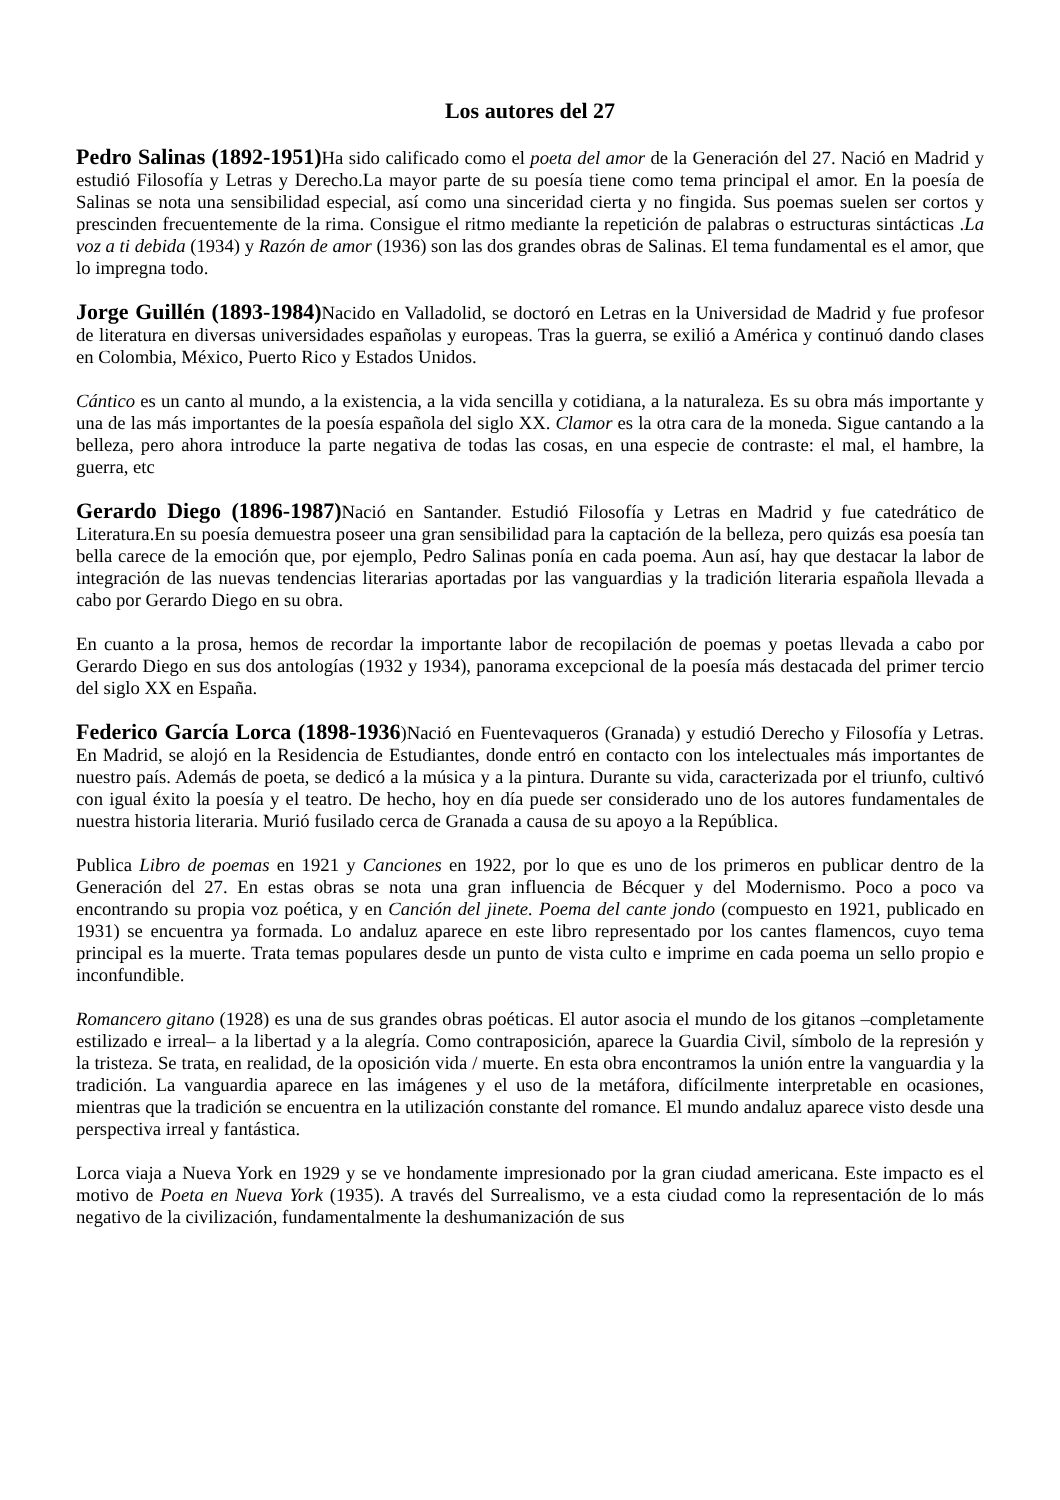Los autores del 27
Pedro Salinas (1892-1951) Ha sido calificado como el poeta del amor de la Generación del 27. Nació en Madrid y estudió Filosofía y Letras y Derecho.La mayor parte de su poesía tiene como tema principal el amor. En la poesía de Salinas se nota una sensibilidad especial, así como una sinceridad cierta y no fingida. Sus poemas suelen ser cortos y prescinden frecuentemente de la rima. Consigue el ritmo mediante la repetición de palabras o estructuras sintácticas .La voz a ti debida (1934) y Razón de amor (1936) son las dos grandes obras de Salinas. El tema fundamental es el amor, que lo impregna todo.
Jorge Guillén (1893-1984) Nacido en Valladolid, se doctoró en Letras en la Universidad de Madrid y fue profesor de literatura en diversas universidades españolas y europeas. Tras la guerra, se exilió a América y continuó dando clases en Colombia, México, Puerto Rico y Estados Unidos.
Cántico es un canto al mundo, a la existencia, a la vida sencilla y cotidiana, a la naturaleza. Es su obra más importante y una de las más importantes de la poesía española del siglo XX. Clamor es la otra cara de la moneda. Sigue cantando a la belleza, pero ahora introduce la parte negativa de todas las cosas, en una especie de contraste: el mal, el hambre, la guerra, etc
Gerardo Diego (1896-1987) Nació en Santander. Estudió Filosofía y Letras en Madrid y fue catedrático de Literatura.En su poesía demuestra poseer una gran sensibilidad para la captación de la belleza, pero quizás esa poesía tan bella carece de la emoción que, por ejemplo, Pedro Salinas ponía en cada poema. Aun así, hay que destacar la labor de integración de las nuevas tendencias literarias aportadas por las vanguardias y la tradición literaria española llevada a cabo por Gerardo Diego en su obra.
En cuanto a la prosa, hemos de recordar la importante labor de recopilación de poemas y poetas llevada a cabo por Gerardo Diego en sus dos antologías (1932 y 1934), panorama excepcional de la poesía más destacada del primer tercio del siglo XX en España.
Federico García Lorca (1898-1936)Nació en Fuentevaqueros (Granada) y estudió Derecho y Filosofía y Letras. En Madrid, se alojó en la Residencia de Estudiantes, donde entró en contacto con los intelectuales más importantes de nuestro país. Además de poeta, se dedicó a la música y a la pintura. Durante su vida, caracterizada por el triunfo, cultivó con igual éxito la poesía y el teatro. De hecho, hoy en día puede ser considerado uno de los autores fundamentales de nuestra historia literaria. Murió fusilado cerca de Granada a causa de su apoyo a la República.
Publica Libro de poemas en 1921 y Canciones en 1922, por lo que es uno de los primeros en publicar dentro de la Generación del 27. En estas obras se nota una gran influencia de Bécquer y del Modernismo. Poco a poco va encontrando su propia voz poética, y en Canción del jinete. Poema del cante jondo (compuesto en 1921, publicado en 1931) se encuentra ya formada. Lo andaluz aparece en este libro representado por los cantes flamencos, cuyo tema principal es la muerte. Trata temas populares desde un punto de vista culto e imprime en cada poema un sello propio e inconfundible.
Romancero gitano (1928) es una de sus grandes obras poéticas. El autor asocia el mundo de los gitanos –completamente estilizado e irreal– a la libertad y a la alegría. Como contraposición, aparece la Guardia Civil, símbolo de la represión y la tristeza. Se trata, en realidad, de la oposición vida / muerte. En esta obra encontramos la unión entre la vanguardia y la tradición. La vanguardia aparece en las imágenes y el uso de la metáfora, difícilmente interpretable en ocasiones, mientras que la tradición se encuentra en la utilización constante del romance. El mundo andaluz aparece visto desde una perspectiva irreal y fantástica.
Lorca viaja a Nueva York en 1929 y se ve hondamente impresionado por la gran ciudad americana. Este impacto es el motivo de Poeta en Nueva York (1935). A través del Surrealismo, ve a esta ciudad como la representación de lo más negativo de la civilización, fundamentalmente la deshumanización de sus